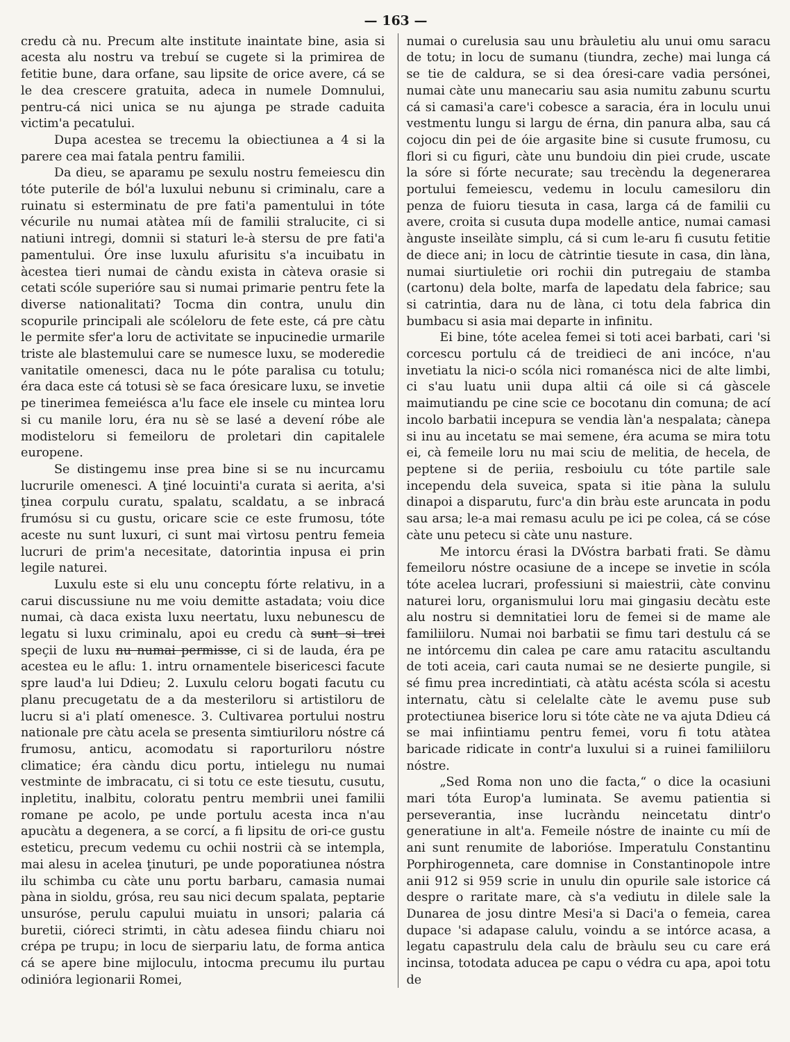— 163 —
credu cà nu. Precum alte institute inaintate bine, asia si acesta alu nostru va trebuí se cugete si la primirea de fetitie bune, dara orfane, sau lipsite de orice avere, cá se le dea crescere gratuita, adeca in numele Domnului, pentru-cá nici unica se nu ajunga pe strade caduita victim'a pecatului.
Dupa acestea se trecemu la obiectiunea a 4 si la parere cea mai fatala pentru familii.
Da dieu, se aparamu pe sexulu nostru femeiescu din tóte puterile de ból'a luxului nebunu si criminalu, care a ruinatu si esterminatu de pre fati'a pamentului in tóte vécurile nu numai atàtea míi de familii stralucite, ci si natiuni intregi, domnii si staturi le-à stersu de pre fati'a pamentului. Óre inse luxulu afurisitu s'a incuibatu in àcestea tieri numai de càndu exista in càteva orasie si cetati scóle superióre sau si numai primarie pentru fete la diverse nationalitati? Tocma din contra, unulu din scopurile principali ale scóleloru de fete este, cá pre càtu le permite sfer'a loru de activitate se inpucinedie urmarile triste ale blastemului care se numesce luxu, se moderedie vanitatile omenesci, daca nu le póte paralisa cu totulu; éra daca este cá totusi sè se faca óresicare luxu, se invetie pe tinerimea femeiésca a'lu face ele insele cu mintea loru si cu manile loru, éra nu sè se lasé a devení róbe ale modisteloru si femeiloru de proletari din capitalele europene.
Se distingemu inse prea bine si se nu incurcamu lucrurile omenesci. A ţiné locuinti'a curata si aerita, a'si ţinea corpulu curatu, spalatu, scaldatu, a se inbracá frumósu si cu gustu, oricare scie ce este frumosu, tóte aceste nu sunt luxuri, ci sunt mai vìrtosu pentru femeia lucruri de prim'a necesitate, datorintia inpusa ei prin legile naturei.
Luxulu este si elu unu conceptu fórte relativu, in a carui discussiune nu me voiu demitte astadata; voiu dice numai, cà daca exista luxu neertatu, luxu nebunescu de legatu si luxu criminalu, apoi eu credu cà sunt si trei speçii de luxu nu numai permisse, ci si de lauda, éra pe acestea eu le aflu: 1. intru ornamentele bisericesci facute spre laud'a lui Ddieu; 2. Luxulu celoru bogati facutu cu planu precugetatu de a da mesteriloru si artistiloru de lucru si a'i platí omenesce. 3. Cultivarea portului nostru nationale pre càtu acela se presenta simtiuriloru nóstre cá frumosu, anticu, acomodatu si raporturiloru nóstre climatice; éra càndu dicu portu, intielegu nu numai vestminte de imbracatu, ci si totu ce este tiesutu, cusutu, inpletitu, inalbitu, coloratu pentru membrii unei familii romane pe acolo, pe unde portulu acesta inca n'au apucàtu a degenera, a se corcí, a fi lipsitu de ori-ce gustu esteticu, precum vedemu cu ochii nostrii cà se intempla, mai alesu in acelea ţinuturi, pe unde poporatiunea nóstra ilu schimba cu càte unu portu barbaru, camasia numai pàna in sioldu, grósa, reu sau nici decum spalata, peptarie unsuróse, perulu capului muiatu in unsori; palaria cá buretii, cióreci strimti, in càtu adesea fiindu chiaru noi crépa pe trupu; in locu de sierpariu latu, de forma antica cá se apere bine mijloculu, intocma precumu ilu purtau odinióra legionarii Romei,
numai o curelusia sau unu bràuletiu alu unui omu saracu de totu; in locu de sumanu (tiundra, zeche) mai lunga cá se tie de caldura, se si dea óresi-care vadia persónei, numai càte unu manecariu sau asia numitu zabunu scurtu cá si camasi'a care'i cobesce a saracia, éra in loculu unui vestmentu lungu si largu de érna, din panura alba, sau cá cojocu din pei de óie argasite bine si cusute frumosu, cu flori si cu figuri, càte unu bundoiu din piei crude, uscate la sóre si fórte necurate; sau trecèndu la degenerarea portului femeiescu, vedemu in loculu camesiloru din penza de fuioru tiesuta in casa, larga cá de familii cu avere, croita si cusuta dupa modelle antice, numai camasi ànguste inseilàte simplu, cá si cum le-aru fi cusutu fetitie de diece ani; in locu de càtrintie tiesute in casa, din làna, numai siurtiuletie ori rochii din putregaiu de stamba (cartonu) dela bolte, marfa de lapedatu dela fabrice; sau si catrintia, dara nu de làna, ci totu dela fabrica din bumbacu si asia mai departe in infinitu.
Ei bine, tóte acelea femei si toti acei barbati, cari 'si corcescu portulu cá de treidieci de ani incóce, n'au invetiatu la nici-o scóla nici romanésca nici de alte limbi, ci s'au luatu unii dupa altii cá oile si cá gàscele maimutiandu pe cine scie ce bocotanu din comuna; de ací incolo barbatii incepura se vendia làn'a nespalata; cànepa si inu au incetatu se mai semene, éra acuma se mira totu ei, cà femeile loru nu mai sciu de melitia, de hecela, de peptene si de periia, resboiulu cu tóte partile sale incependu dela suveica, spata si itie pàna la sululu dinapoi a disparutu, furc'a din bràu este aruncata in podu sau arsa; le-a mai remasu aculu pe ici pe colea, cá se cóse càte unu petecu si càte unu nasture.
Me intorcu érasi la DVóstra barbati frati. Se dàmu femeiloru nóstre ocasiune de a incepe se invetie in scóla tóte acelea lucrari, professiuni si maiestrii, càte convinu naturei loru, organismului loru mai gingasiu decàtu este alu nostru si demnitatiei loru de femei si de mame ale familiiloru. Numai noi barbatii se fimu tari destulu cá se ne intórcemu din calea pe care amu ratacitu ascultandu de toti aceia, cari cauta numai se ne desierte pungile, si sé fimu prea incredintiati, cà atàtu acésta scóla si acestu internatu, càtu si celelalte càte le avemu puse sub protectiunea biserice loru si tóte càte ne va ajuta Ddieu cá se mai infiintiamu pentru femei, voru fi totu atàtea baricade ridicate in contr'a luxului si a ruinei familiiloru nóstre.
„Sed Roma non uno die facta,“ o dice la ocasiuni mari tóta Europ'a luminata. Se avemu patientia si perseverantia, inse lucràndu neincetatu dintr'o generatiune in alt'a. Femeile nóstre de inainte cu míi de ani sunt renumite de laborióse. Imperatulu Constantinu Porphirogenneta, care domnise in Constantinopole intre anii 912 si 959 scrie in unulu din opurile sale istorice cá despre o raritate mare, cà s'a vediutu in dilele sale la Dunarea de josu dintre Mesi'a si Daci'a o femeia, carea dupace 'si adapase calulu, voindu a se intórce acasa, a legatu capastrulu dela calu de bràulu seu cu care erá incinsa, totodata aducea pe capu o védra cu apa, apoi totu de